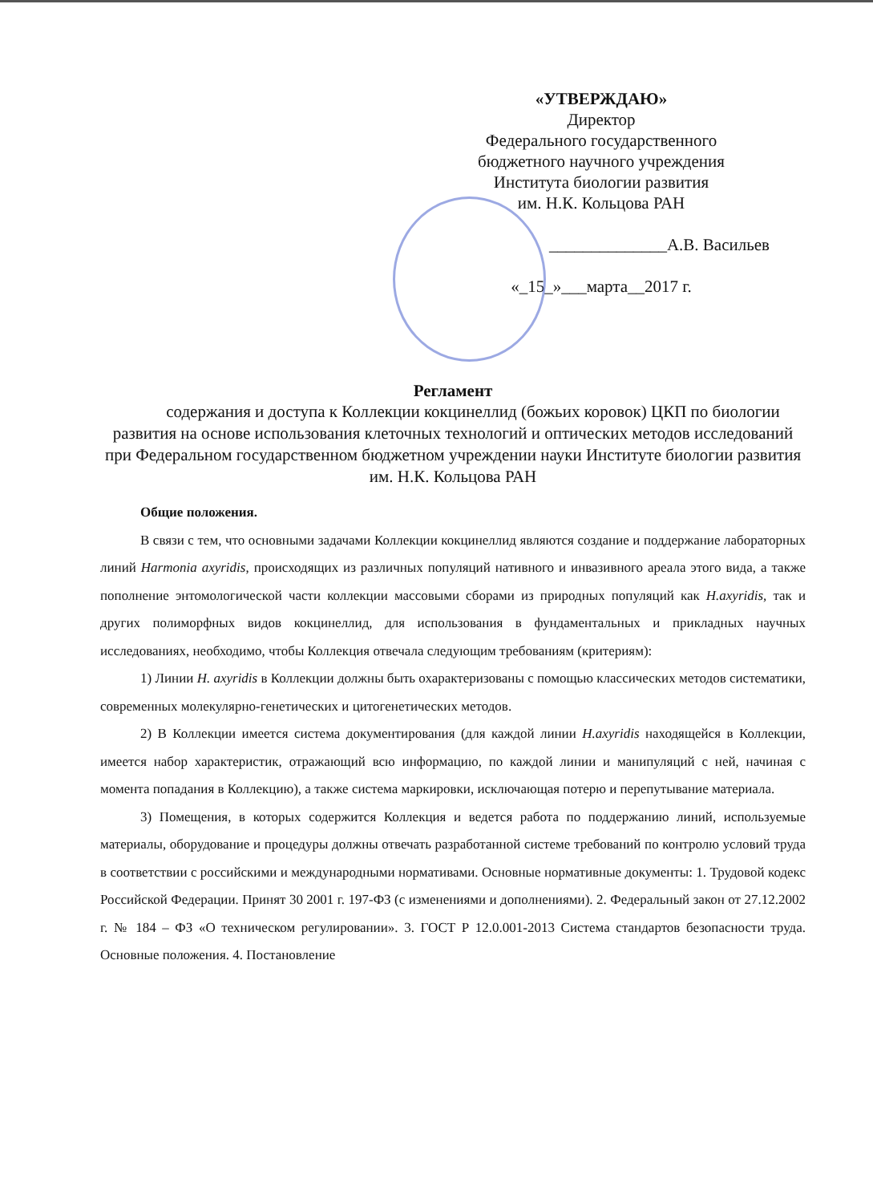«УТВЕРЖДАЮ»
Директор
Федерального государственного
бюджетного научного учреждения
Института биологии развития
им. Н.К. Кольцова РАН
______________А.В. Васильев
«_15_»___марта__2017 г.
Регламент
содержания и доступа к Коллекции кокцинеллид (божьих коровок) ЦКП по биологии развития на основе использования клеточных технологий и оптических методов исследований при Федеральном государственном бюджетном учреждении науки Институте биологии развития им. Н.К. Кольцова РАН
Общие положения.
В связи с тем, что основными задачами Коллекции кокцинеллид являются создание и поддержание лабораторных линий Harmonia axyridis, происходящих из различных популяций нативного и инвазивного ареала этого вида, а также пополнение энтомологической части коллекции массовыми сборами из природных популяций как H.axyridis, так и других полиморфных видов кокцинеллид, для использования в фундаментальных и прикладных научных исследованиях, необходимо, чтобы Коллекция отвечала следующим требованиям (критериям):
1) Линии H. axyridis в Коллекции должны быть охарактеризованы с помощью классических методов систематики, современных молекулярно-генетических и цитогенетических методов.
2) В Коллекции имеется система документирования (для каждой линии H.axyridis находящейся в Коллекции, имеется набор характеристик, отражающий всю информацию, по каждой линии и манипуляций с ней, начиная с момента попадания в Коллекцию), а также система маркировки, исключающая потерю и перепутывание материала.
3) Помещения, в которых содержится Коллекция и ведется работа по поддержанию линий, используемые материалы, оборудование и процедуры должны отвечать разработанной системе требований по контролю условий труда в соответствии с российскими и международными нормативами. Основные нормативные документы: 1. Трудовой кодекс Российской Федерации. Принят 30 2001 г. 197-ФЗ (с изменениями и дополнениями). 2. Федеральный закон от 27.12.2002 г. № 184 – ФЗ «О техническом регулировании». 3. ГОСТ Р 12.0.001-2013 Система стандартов безопасности труда. Основные положения. 4. Постановление